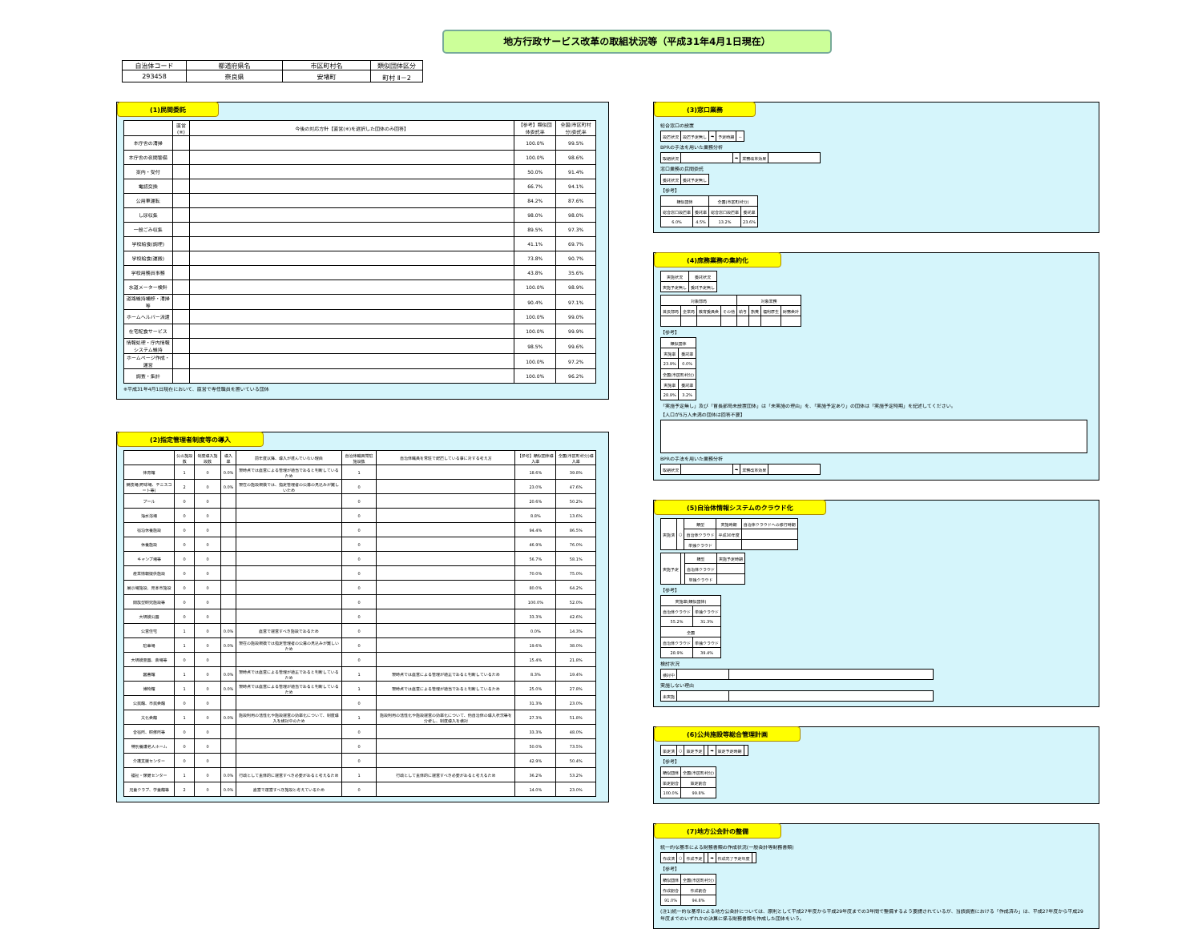地方行政サービス改革の取組状況等（平成31年4月1日現在）
| 自治体コード | 都道府県名 | 市区町村名 | 類似団体区分 |
| 293458 | 奈良県 | 安堵町 | 町村 Ⅱ－2 |
(1)民間委託
| | 直営(※) | 今後の対応方針【直営(※)を選択した団体のみ回答】 | 【参考】類似団体委託率 | 全国(市区町村分)委託率 |
| 本庁舎の清掃 | | | 100.0% | 99.5% |
| 本庁舎の夜間警備 | | | 100.0% | 98.6% |
| 案内・受付 | | | 50.0% | 91.4% |
| 電話交換 | | | 66.7% | 94.1% |
| 公用車運転 | | | 84.2% | 87.6% |
| し尿収集 | | | 98.0% | 98.0% |
| 一般ごみ収集 | | | 89.5% | 97.3% |
| 学校給食(調理) | | | 41.1% | 69.7% |
| 学校給食(運搬) | | | 73.8% | 90.7% |
| 学校用務員事務 | | | 43.8% | 35.6% |
| 水道メーター検針 | | | 100.0% | 98.9% |
| 道路維持補修・清掃等 | | | 90.4% | 97.1% |
| ホームヘルパー派遣 | | | 100.0% | 99.0% |
| 在宅配食サービス | | | 100.0% | 99.9% |
| 情報処理・庁内情報システム維持 | | | 98.5% | 99.6% |
| ホームページ作成・運営 | | | 100.0% | 97.2% |
| 調査・集計 | | | 100.0% | 96.2% |
※平成31年4月1日現在において、直営で専任職員を置いている団体
(2)指定管理者制度等の導入
| | 公の施設数 | 制度導入施設数 | 導入率 | 前年度以降、導入が進んでいない理由 | 自治体職員常駐施設数 | 自治体職員を常駐で配置している事に対する考え方 | 【参考】類似団体導入率 | 全国(市区町村分)導入率 |
| 体育館 | 1 | 0 | 0.0% | 現時点では直営による管理が適当であると判断しているため | 1 | | 18.6% | 39.8% |
| 競技場(野球場、テニスコート等) | 2 | 0 | 0.0% | 現在の施設規模では、指定管理者の公募の見込みが難しいため | 0 | | 23.0% | 47.6% |
| プール | 0 | 0 | | | 0 | | 20.6% | 50.2% |
| 海水浴場 | 0 | 0 | | | 0 | | 8.8% | 13.6% |
| 宿泊休養施設 | 0 | 0 | | | 0 | | 94.4% | 86.5% |
| 休養施設 | 0 | 0 | | | 0 | | 46.9% | 76.0% |
| キャンプ場等 | 0 | 0 | | | 0 | | 56.7% | 58.1% |
| 産業情報提供施設 | 0 | 0 | | | 0 | | 70.0% | 75.0% |
| 展示場施設、見本市施設 | 0 | 0 | | | 0 | | 80.0% | 64.2% |
| 開放型研究施設等 | 0 | 0 | | | 0 | | 100.0% | 52.0% |
| 大規模公園 | 0 | 0 | | | 0 | | 33.3% | 42.6% |
| 公営住宅 | 1 | 0 | 0.0% | 直営で運営すべき施設であるため | 0 | | 0.0% | 14.3% |
| 駐車場 | 1 | 0 | 0.0% | 現在の施設規模では指定管理者の公募の見込みが難しいため | 0 | | 19.6% | 38.0% |
| 大規模霊園、斎場等 | 0 | 0 | | | 0 | | 15.4% | 21.8% |
| 図書館 | 1 | 0 | 0.0% | 現時点では直営による管理が適正であると判断しているため | 1 | 現時点では直営による管理が適正であると判断しているため | 8.3% | 19.4% |
| 博物館 | 1 | 0 | 0.0% | 現時点では直営による管理が適当であると判断しているため | 1 | 現時点では直営による管理が適当であると判断しているため | 25.0% | 27.8% |
| 公民館、市民会館 | 0 | 0 | | | 0 | | 31.3% | 23.0% |
| 文化会館 | 1 | 0 | 0.0% | 施設利用の活性化や施設運営の効率化について、制度導入を検討中のため | 1 | 施設利用の活性化や施設運営の効率化について、他自治体の導入状況等を分析し、制度導入を検討 | 27.3% | 51.8% |
| 合宿所、研修所等 | 0 | 0 | | | 0 | | 33.3% | 48.0% |
| 特別養護老人ホーム | 0 | 0 | | | 0 | | 50.0% | 73.5% |
| 介護支援センター | 0 | 0 | | | 0 | | 42.9% | 50.4% |
| 福祉・保健センター | 1 | 0 | 0.0% | 行政として主体的に運営すべき必要があると考えるため | 1 | 行政として主体的に運営すべき必要があると考えるため | 36.2% | 53.2% |
| 児童クラブ、学童館等 | 2 | 0 | 0.0% | 直営で運営すべき施設と考えているため | 0 | | 14.0% | 23.0% |
(3)窓口業務
総合窓口の設置
| 設置状況 | 設置予定無し | ➡ | 予定時期 | － |
BPRの手法を用いた業務分析
| 取組状況 | | ➡ | 業務改革効果 | |
窓口業務の民間委託
| 委託状況 | 委託予定無し |
【参考】
| 類似団体 | | 全国(市区町村分) | |
| 総合窓口設置率 | 委託率 | 総合窓口設置率 | 委託率 |
| 6.0% | 4.5% | 13.2% | 23.6% |
(4)庶務業務の集約化
| 実施状況 | 委託状況 |
| 実施予定無し | 委託予定無し |
| 対象部局 | | | | 対象業務 | | | |
| 首長部局 | 企業局 | 教育委員会 | その他 | 給与 | 旅費 | 福利厚生 | 財務会計 |
【参考】
| 類似団体 | |
| 実施率 | 委託率 |
| 23.9% | 0.0% |
| 全国(市区町村分) | |
| 実施率 | 委託率 |
| 28.9% | 3.2% |
「実施予定無し」及び「首長部局未設置団体」は「未実施の理由」を、「実施予定あり」の団体は「実施予定時期」を記述してください。
【人口が5万人未満の団体は回答不要】
BPRの手法を用いた業務分析
| 取組状況 | | ➡ | 業務改革効果 | |
(5)自治体情報システムのクラウド化
| 実施済 | ○ | 類型 | 実施時期 | 自治体クラウドへの移行時期 |
| | | 自治体クラウド | 平成30年度 | |
| | | 単独クラウド | | |
| 実施予定 | | 類型 | 実施予定時期 |
| | | 自治体クラウド | |
| | | 単独クラウド | |
【参考】
| 実施率(類似団体) | |
| 自治体クラウド | 単独クラウド |
| 55.2% | 31.3% |
| 全国 | |
| 自治体クラウド | 単独クラウド |
| 28.9% | 39.4% |
検討状況
| 検討中 | | |
実施しない理由
| 未実施 | | |
(6)公共施設等総合管理計画
| 策定済 | ○ | 策定予定 | | ➡ | 策定予定時期 | |
【参考】
| 類似団体 | 全国(市区町村分) |
| 策定割合 | 策定割合 |
| 100.0% | 99.8% |
(7)地方公会計の整備
統一的な基準による財務書類の作成状況(一般会計等財務書類)
| 作成済 | ○ | 作成予定 | | ➡ | 作成完了予定年度 | |
【参考】
| 類似団体 | 全国(市区町村分) |
| 作成割合 | 作成割合 |
| 91.0% | 94.8% |
(注1)統一的な基準による地方公会計については、原則として平成27年度から平成29年度までの3年間で整備するよう要請されているが、当該調査における「作成済み」は、平成27年度から平成29年度までのいずれかの決算に係る財務書類を作成した団体をいう。